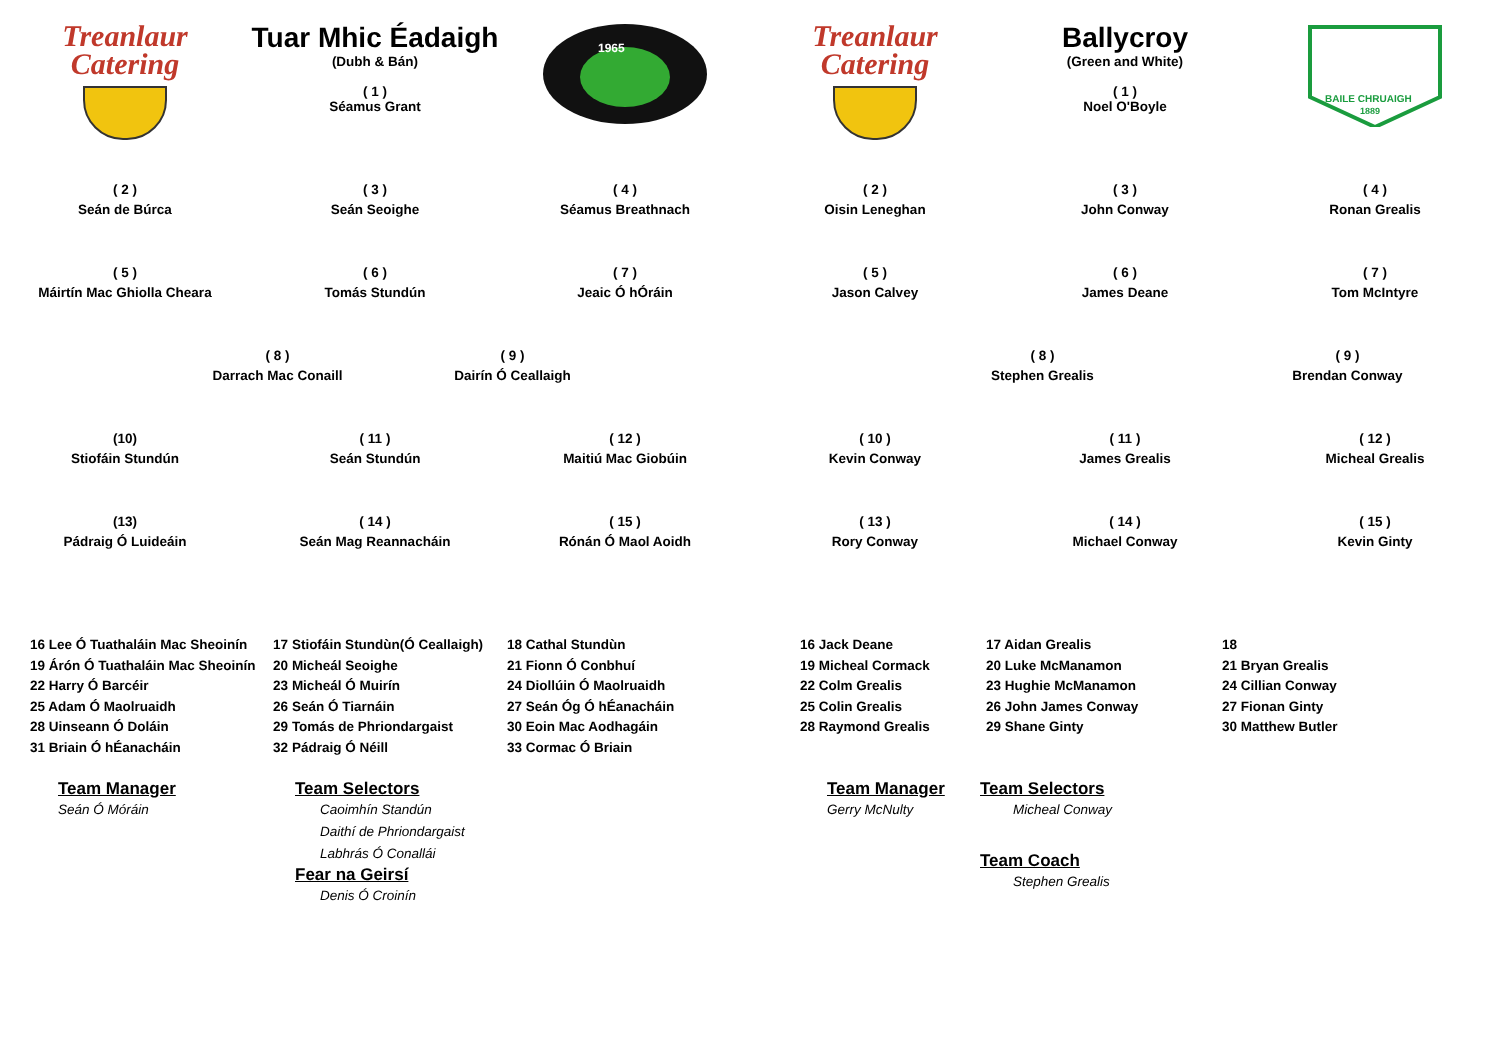Treanlaur
Catering
Tuar Mhic Éadaigh
(Dubh & Bán)
( 1 )
Séamus Grant
1965
( 2 )
Seán de Búrca
( 3 )
Seán Seoighe
( 4 )
Séamus Breathnach
( 5 )
Máirtín Mac Ghiolla Cheara
( 6 )
Tomás Stundún
( 7 )
Jeaic Ó hÓráin
( 8 )
Darrach Mac Conaill
( 9 )
Dairín Ó Ceallaigh
(10)
Stiofáin Stundún
( 11 )
Seán Stundún
( 12 )
Maitiú Mac Giobúin
(13)
Pádraig Ó Luideáin
( 14 )
Seán Mag Reannacháin
( 15 )
Rónán Ó Maol Aoidh
16 Lee Ó Tuathaláin Mac Sheoinín
19 Árón Ó Tuathaláin Mac Sheoinín
22 Harry Ó Barcéir
25 Adam Ó Maolruaidh
28 Uinseann Ó Doláin
31 Briain Ó hÉanacháin
17 Stiofáin Stundùn(Ó Ceallaigh)
20 Micheál Seoighe
23 Micheál Ó Muirín
26 Seán Ó Tiarnáin
29 Tomás de Phriondargaist
32 Pádraig Ó Néill
18 Cathal Stundùn
21 Fionn Ó Conbhuí
24 Diollúin Ó Maolruaidh
27 Seán Óg Ó hÉanacháin
30 Eoin Mac Aodhagáin
33 Cormac Ó Briain
Team Manager
Seán Ó Móráin
Team Selectors
Caoimhín Standún
Daithí de Phriondargaist
Labhrás Ó Conallái
Fear na Geirsí
Denis Ó Croinín
Treanlaur
Catering
Ballycroy
(Green and White)
( 1 )
Noel O'Boyle
BAILE CHRUAIGH
1889
( 2 )
Oisin Leneghan
( 3 )
John Conway
( 4 )
Ronan Grealis
( 5 )
Jason Calvey
( 6 )
James Deane
( 7 )
Tom McIntyre
( 8 )
Stephen Grealis
( 9 )
Brendan Conway
( 10 )
Kevin Conway
( 11 )
James Grealis
( 12 )
Micheal Grealis
( 13 )
Rory Conway
( 14 )
Michael Conway
( 15 )
Kevin Ginty
16 Jack Deane
19 Micheal Cormack
22 Colm Grealis
25 Colin Grealis
28 Raymond Grealis
17 Aidan Grealis
20 Luke McManamon
23 Hughie McManamon
26 John James Conway
29 Shane Ginty
18
21 Bryan Grealis
24 Cillian Conway
27 Fionan Ginty
30 Matthew Butler
Team Manager
Gerry McNulty
Team Selectors
Micheal Conway
Team Coach
Stephen Grealis